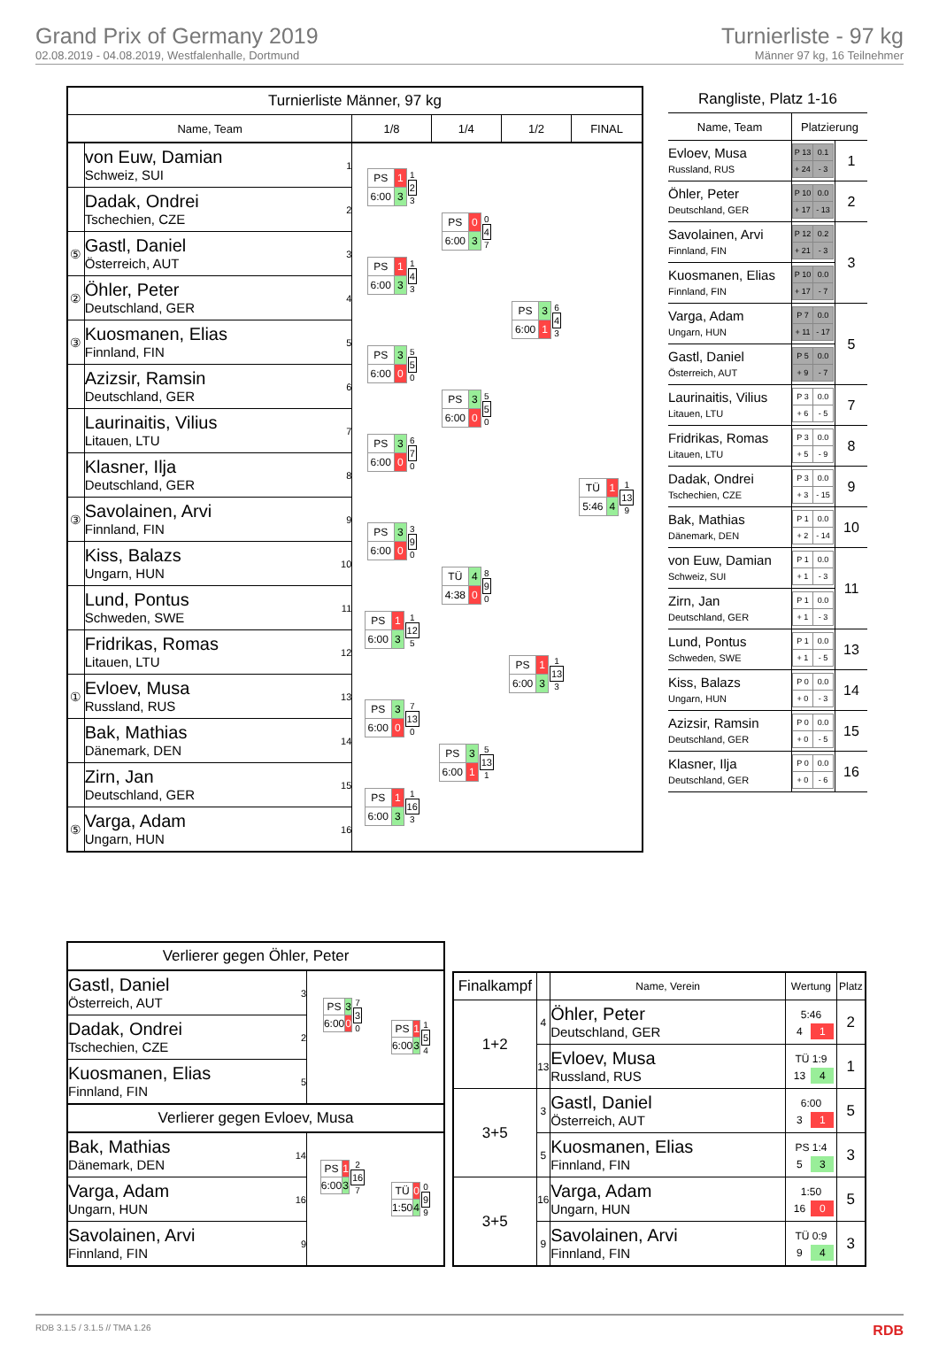Grand Prix of Germany 2019
02.08.2019 - 04.08.2019, Westfalenhalle, Dortmund
Turnierliste - 97 kg
Männer 97 kg, 16 Teilnehmer
| Turnierliste Männer, 97 kg | | | | | | |
| --- | --- | --- | --- | --- | --- | --- |
| Name, Team | | | 1/8 | 1/4 | 1/2 | FINAL |
| | von Euw, Damian Schweiz, SUI | 1 | / PS / 1 / / 6:00 / 3 / 1 2 3 | / PS / 0 / / 6:00 / 3 / 0 4 7 | / PS / 3 / / 6:00 / 1 / 6 4 3 | / TÜ / 1 / / 5:46 / 4 / 1 13 9 |
| | Dadak, Ondrei Tschechien, CZE | 2 | | | | |
| ⑤ | Gastl, Daniel Österreich, AUT | 3 | / PS / 1 / / 6:00 / 3 / 1 4 3 | | | |
| ② | Öhler, Peter Deutschland, GER | 4 | | | | |
| ③ | Kuosmanen, Elias Finnland, FIN | 5 | / PS / 3 / / 6:00 / 0 / 5 5 0 | / PS / 3 / / 6:00 / 0 / 5 5 0 | | |
| | Azizsir, Ramsin Deutschland, GER | 6 | | | | |
| | Laurinaitis, Vilius Litauen, LTU | 7 | / PS / 3 / / 6:00 / 0 / 6 7 0 | | | |
| | Klasner, Ilja Deutschland, GER | 8 | | | | |
| ③ | Savolainen, Arvi Finnland, FIN | 9 | / PS / 3 / / 6:00 / 0 / 3 9 0 | / TÜ / 4 / / 4:38 / 0 / 8 9 0 | / PS / 1 / / 6:00 / 3 / 1 13 3 | |
| | Kiss, Balazs Ungarn, HUN | 10 | | | | |
| | Lund, Pontus Schweden, SWE | 11 | / PS / 1 / / 6:00 / 3 / 1 12 5 | | | |
| | Fridrikas, Romas Litauen, LTU | 12 | | | | |
| ① | Evloev, Musa Russland, RUS | 13 | / PS / 3 / / 6:00 / 0 / 7 13 0 | / PS / 3 / / 6:00 / 1 / 5 13 1 | | |
| | Bak, Mathias Dänemark, DEN | 14 | | | | |
| | Zirn, Jan Deutschland, GER | 15 | / PS / 1 / / 6:00 / 3 / 1 16 3 | | | |
| ⑤ | Varga, Adam Ungarn, HUN | 16 | | | | |
| Rangliste, Platz 1-16 | | |
| --- | --- | --- |
| Name, Team | Platzierung | |
| Evloev, Musa Russland, RUS | / P 13 / 0.1 / / + 24 / - 3 / | 1 |
| Öhler, Peter Deutschland, GER | / P 10 / 0.0 / / + 17 / - 13 / | 2 |
| Savolainen, Arvi Finnland, FIN | / P 12 / 0.2 / / + 21 / - 3 / | 3 |
| Kuosmanen, Elias Finnland, FIN | / P 10 / 0.0 / / + 17 / - 7 / | |
| Varga, Adam Ungarn, HUN | / P 7 / 0.0 / / + 11 / - 17 / | 5 |
| Gastl, Daniel Österreich, AUT | / P 5 / 0.0 / / + 9 / - 7 / | |
| Laurinaitis, Vilius Litauen, LTU | / P 3 / 0.0 / / + 6 / - 5 / | 7 |
| Fridrikas, Romas Litauen, LTU | / P 3 / 0.0 / / + 5 / - 9 / | 8 |
| Dadak, Ondrei Tschechien, CZE | / P 3 / 0.0 / / + 3 / - 15 / | 9 |
| Bak, Mathias Dänemark, DEN | / P 1 / 0.0 / / + 2 / - 14 / | 10 |
| von Euw, Damian Schweiz, SUI | / P 1 / 0.0 / / + 1 / - 3 / | 11 |
| Zirn, Jan Deutschland, GER | / P 1 / 0.0 / / + 1 / - 3 / | |
| Lund, Pontus Schweden, SWE | / P 1 / 0.0 / / + 1 / - 5 / | 13 |
| Kiss, Balazs Ungarn, HUN | / P 0 / 0.0 / / + 0 / - 3 / | 14 |
| Azizsir, Ramsin Deutschland, GER | / P 0 / 0.0 / / + 0 / - 5 / | 15 |
| Klasner, Ilja Deutschland, GER | / P 0 / 0.0 / / + 0 / - 6 / | 16 |
| Verlierer gegen Öhler, Peter | | | |
| --- | --- | --- | --- |
| Gastl, Daniel Österreich, AUT | 3 | / PS / 3 / / 6:00 / 0 / 7 3 0 | / PS / 1 / / 6:00 / 3 / 1 5 4 |
| Dadak, Ondrei Tschechien, CZE | 2 | | |
| Kuosmanen, Elias Finnland, FIN | 5 | | |
| Verlierer gegen Evloev, Musa | | | |
| Bak, Mathias Dänemark, DEN | 14 | / PS / 1 / / 6:00 / 3 / 2 16 7 | / TÜ / 0 / / 1:50 / 4 / 0 9 9 |
| Varga, Adam Ungarn, HUN | 16 | | |
| Savolainen, Arvi Finnland, FIN | 9 | | |
| Finalkampf | | Name, Verein | Wertung | Platz |
| --- | --- | --- | --- | --- |
| 1+2 | 4 | Öhler, Peter Deutschland, GER | 5:46 4 1 | 2 |
| | 13 | Evloev, Musa Russland, RUS | TÜ 1:9 13 4 | 1 |
| 3+5 | 3 | Gastl, Daniel Österreich, AUT | 6:00 3 1 | 5 |
| | 5 | Kuosmanen, Elias Finnland, FIN | PS 1:4 5 3 | 3 |
| 3+5 | 16 | Varga, Adam Ungarn, HUN | 1:50 16 0 | 5 |
| | 9 | Savolainen, Arvi Finnland, FIN | TÜ 0:9 9 4 | 3 |
RDB 3.1.5 / 3.1.5 // TMA 1.26 RDB